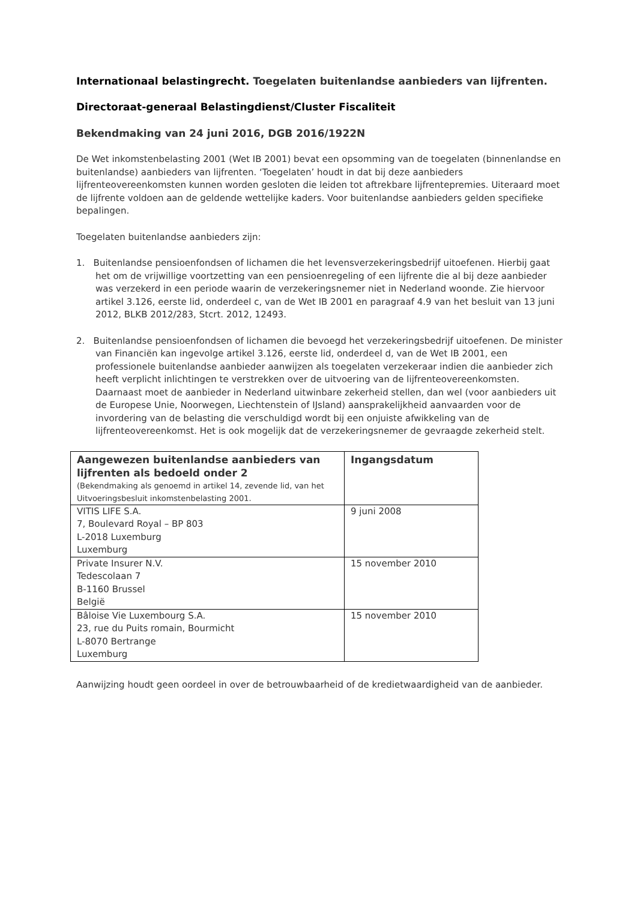Internationaal belastingrecht. Toegelaten buitenlandse aanbieders van lijfrenten.
Directoraat-generaal Belastingdienst/Cluster Fiscaliteit
Bekendmaking van 24 juni 2016, DGB 2016/1922N
De Wet inkomstenbelasting 2001 (Wet IB 2001) bevat een opsomming van de toegelaten (binnenlandse en buitenlandse) aanbieders van lijfrenten. ‘Toegelaten’ houdt in dat bij deze aanbieders lijfrenteovereenkomsten kunnen worden gesloten die leiden tot aftrekbare lijfrentepremies. Uiteraard moet de lijfrente voldoen aan de geldende wettelijke kaders. Voor buitenlandse aanbieders gelden specifieke bepalingen.
Toegelaten buitenlandse aanbieders zijn:
1. Buitenlandse pensioenfondsen of lichamen die het levensverzekeringsbedrijf uitoefenen. Hierbij gaat het om de vrijwillige voortzetting van een pensioenregeling of een lijfrente die al bij deze aanbieder was verzekerd in een periode waarin de verzekeringsnemer niet in Nederland woonde. Zie hiervoor artikel 3.126, eerste lid, onderdeel c, van de Wet IB 2001 en paragraaf 4.9 van het besluit van 13 juni 2012, BLKB 2012/283, Stcrt. 2012, 12493.
2. Buitenlandse pensioenfondsen of lichamen die bevoegd het verzekeringsbedrijf uitoefenen. De minister van Financiën kan ingevolge artikel 3.126, eerste lid, onderdeel d, van de Wet IB 2001, een professionele buitenlandse aanbieder aanwijzen als toegelaten verzekeraar indien die aanbieder zich heeft verplicht inlichtingen te verstrekken over de uitvoering van de lijfrenteovereenkomsten. Daarnaast moet de aanbieder in Nederland uitwinbare zekerheid stellen, dan wel (voor aanbieders uit de Europese Unie, Noorwegen, Liechtenstein of IJsland) aansprakelijkheid aanvaarden voor de invordering van de belasting die verschuldigd wordt bij een onjuiste afwikkeling van de lijfrenteovereenkomst. Het is ook mogelijk dat de verzekeringsnemer de gevraagde zekerheid stelt.
| Aangewezen buitenlandse aanbieders van lijfrenten als bedoeld onder 2 (Bekendmaking als genoemd in artikel 14, zevende lid, van het Uitvoeringsbesluit inkomstenbelasting 2001. | Ingangsdatum |
| --- | --- |
| VITIS LIFE S.A. 7, Boulevard Royal – BP 803 L-2018 Luxemburg Luxemburg | 9 juni 2008 |
| Private Insurer N.V. Tedescolaan 7 B-1160 Brussel België | 15 november 2010 |
| Bâloise Vie Luxembourg S.A. 23, rue du Puits romain, Bourmicht L-8070 Bertrange Luxemburg | 15 november 2010 |
Aanwijzing houdt geen oordeel in over de betrouwbaarheid of de kredietwaardigheid van de aanbieder.